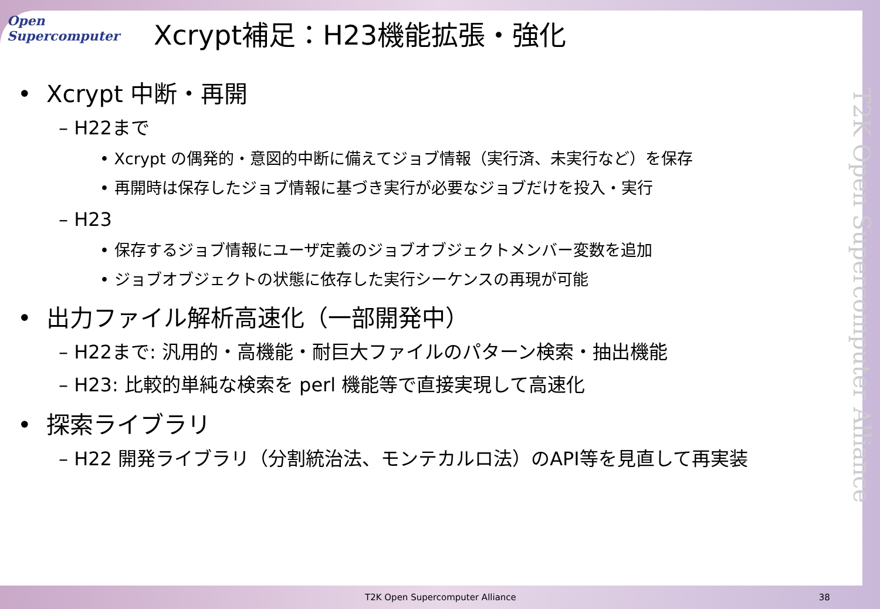Open
Supercomputer
Xcrypt補足：H23機能拡張・強化
• Xcrypt 中断・再開
– H22まで
• Xcrypt の偶発的・意図的中断に備えてジョブ情報（実行済、未実行など）を保存
• 再開時は保存したジョブ情報に基づき実行が必要なジョブだけを投入・実行
– H23
• 保存するジョブ情報にユーザ定義のジョブオブジェクトメンバー変数を追加
• ジョブオブジェクトの状態に依存した実行シーケンスの再現が可能
• 出力ファイル解析高速化（一部開発中）
– H22まで: 汎用的・高機能・耐巨大ファイルのパターン検索・抽出機能
– H23: 比較的単純な検索を perl 機能等で直接実現して高速化
• 探索ライブラリ
– H22 開発ライブラリ（分割統治法、モンテカルロ法）のAPI等を見直して再実装
T2K Open Supercomputer Alliance
T2K Open Supercomputer Alliance 38